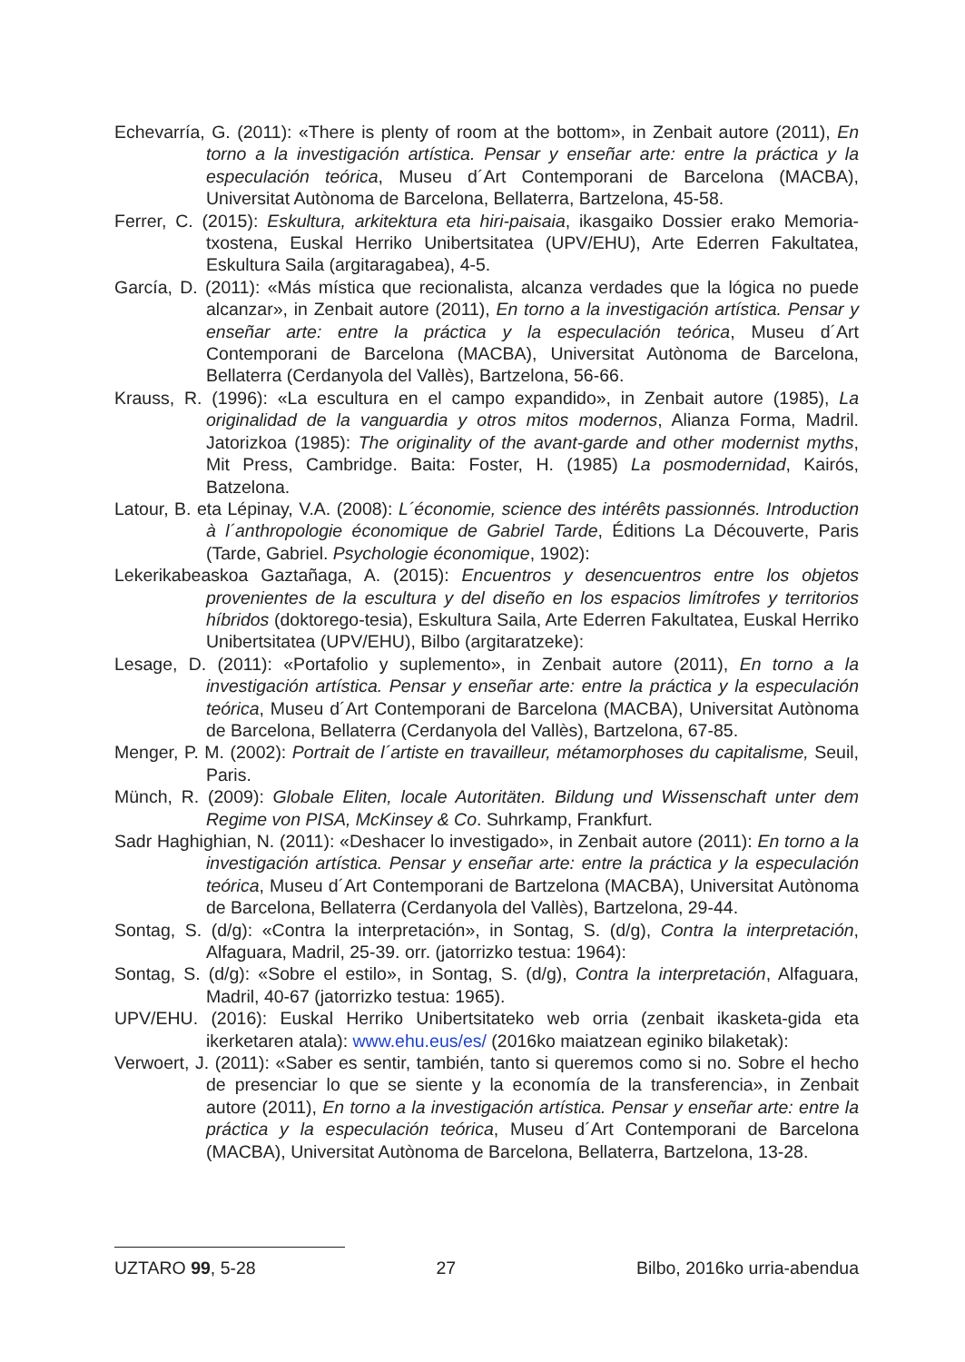Echevarría, G. (2011): «There is plenty of room at the bottom», in Zenbait autore (2011), En torno a la investigación artística. Pensar y enseñar arte: entre la práctica y la especulación teórica, Museu d´Art Contemporani de Barcelona (MACBA), Universitat Autònoma de Barcelona, Bellaterra, Bartzelona, 45-58.
Ferrer, C. (2015): Eskultura, arkitektura eta hiri-paisaia, ikasgaiko Dossier erako Memoria-txostena, Euskal Herriko Unibertsitatea (UPV/EHU), Arte Ederren Fakultatea, Eskultura Saila (argitaragabea), 4-5.
García, D. (2011): «Más mística que recionalista, alcanza verdades que la lógica no puede alcanzar», in Zenbait autore (2011), En torno a la investigación artística. Pensar y enseñar arte: entre la práctica y la especulación teórica, Museu d´Art Contemporani de Barcelona (MACBA), Universitat Autònoma de Barcelona, Bellaterra (Cerdanyola del Vallès), Bartzelona, 56-66.
Krauss, R. (1996): «La escultura en el campo expandido», in Zenbait autore (1985), La originalidad de la vanguardia y otros mitos modernos, Alianza Forma, Madril. Jatorizkoa (1985): The originality of the avant-garde and other modernist myths, Mit Press, Cambridge. Baita: Foster, H. (1985) La posmodernidad, Kairós, Batzelona.
Latour, B. eta Lépinay, V.A. (2008): L´économie, science des intérêts passionnés. Introduction à l´anthropologie économique de Gabriel Tarde, Éditions La Découverte, Paris (Tarde, Gabriel. Psychologie économique, 1902):
Lekerikabeaskoa Gaztañaga, A. (2015): Encuentros y desencuentros entre los objetos provenientes de la escultura y del diseño en los espacios limítrofes y territorios híbridos (doktorego-tesia), Eskultura Saila, Arte Ederren Fakultatea, Euskal Herriko Unibertsitatea (UPV/EHU), Bilbo (argitaratzeke):
Lesage, D. (2011): «Portafolio y suplemento», in Zenbait autore (2011), En torno a la investigación artística. Pensar y enseñar arte: entre la práctica y la especulación teórica, Museu d´Art Contemporani de Barcelona (MACBA), Universitat Autònoma de Barcelona, Bellaterra (Cerdanyola del Vallès), Bartzelona, 67-85.
Menger, P. M. (2002): Portrait de l´artiste en travailleur, métamorphoses du capitalisme, Seuil, Paris.
Münch, R. (2009): Globale Eliten, locale Autoritäten. Bildung und Wissenschaft unter dem Regime von PISA, McKinsey & Co. Suhrkamp, Frankfurt.
Sadr Haghighian, N. (2011): «Deshacer lo investigado», in Zenbait autore (2011): En torno a la investigación artística. Pensar y enseñar arte: entre la práctica y la especulación teórica, Museu d´Art Contemporani de Bartzelona (MACBA), Universitat Autònoma de Barcelona, Bellaterra (Cerdanyola del Vallès), Bartzelona, 29-44.
Sontag, S. (d/g): «Contra la interpretación», in Sontag, S. (d/g), Contra la interpretación, Alfaguara, Madril, 25-39. orr. (jatorrizko testua: 1964):
Sontag, S. (d/g): «Sobre el estilo», in Sontag, S. (d/g), Contra la interpretación, Alfaguara, Madril, 40-67 (jatorrizko testua: 1965).
UPV/EHU. (2016): Euskal Herriko Unibertsitateko web orria (zenbait ikasketa-gida eta ikerketaren atala): www.ehu.eus/es/ (2016ko maiatzean eginiko bilaketak):
Verwoert, J. (2011): «Saber es sentir, también, tanto si queremos como si no. Sobre el hecho de presenciar lo que se siente y la economía de la transferencia», in Zenbait autore (2011), En torno a la investigación artística. Pensar y enseñar arte: entre la práctica y la especulación teórica, Museu d´Art Contemporani de Barcelona (MACBA), Universitat Autònoma de Barcelona, Bellaterra, Bartzelona, 13-28.
UZTARO 99, 5-28 27 Bilbo, 2016ko urria-abendua